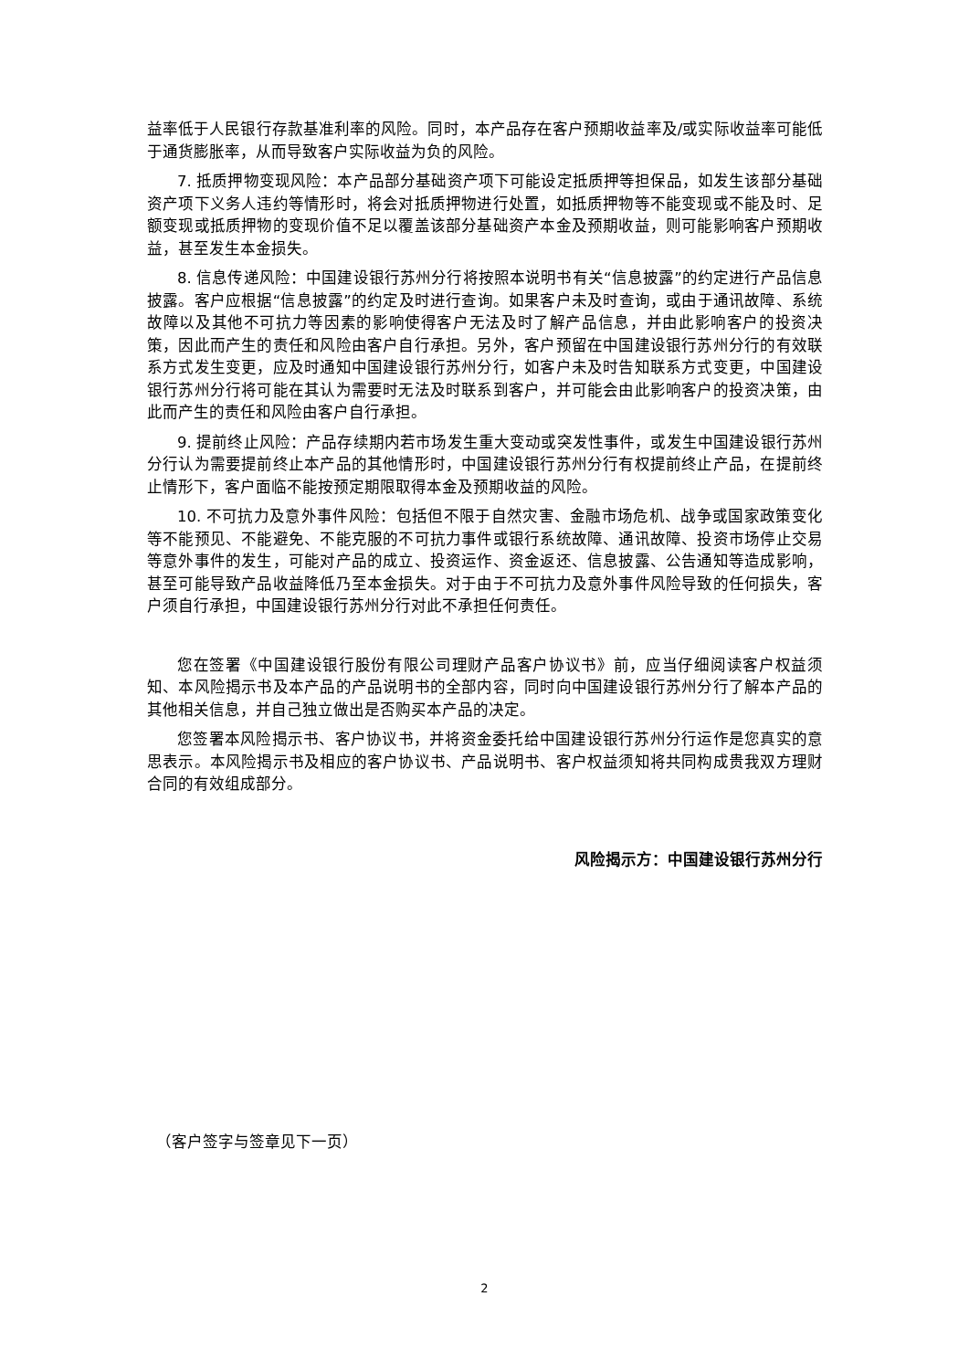益率低于人民银行存款基准利率的风险。同时，本产品存在客户预期收益率及/或实际收益率可能低于通货膨胀率，从而导致客户实际收益为负的风险。
7. 抵质押物变现风险：本产品部分基础资产项下可能设定抵质押等担保品，如发生该部分基础资产项下义务人违约等情形时，将会对抵质押物进行处置，如抵质押物等不能变现或不能及时、足额变现或抵质押物的变现价值不足以覆盖该部分基础资产本金及预期收益，则可能影响客户预期收益，甚至发生本金损失。
8. 信息传递风险：中国建设银行苏州分行将按照本说明书有关“信息披露”的约定进行产品信息披露。客户应根据“信息披露”的约定及时进行查询。如果客户未及时查询，或由于通讯故障、系统故障以及其他不可抗力等因素的影响使得客户无法及时了解产品信息，并由此影响客户的投资决策，因此而产生的责任和风险由客户自行承担。另外，客户预留在中国建设银行苏州分行的有效联系方式发生变更，应及时通知中国建设银行苏州分行，如客户未及时告知联系方式变更，中国建设银行苏州分行将可能在其认为需要时无法及时联系到客户，并可能会由此影响客户的投资决策，由此而产生的责任和风险由客户自行承担。
9. 提前终止风险：产品存续期内若市场发生重大变动或突发性事件，或发生中国建设银行苏州分行认为需要提前终止本产品的其他情形时，中国建设银行苏州分行有权提前终止产品，在提前终止情形下，客户面临不能按预定期限取得本金及预期收益的风险。
10. 不可抗力及意外事件风险：包括但不限于自然灾害、金融市场危机、战争或国家政策变化等不能预见、不能避免、不能克服的不可抗力事件或银行系统故障、通讯故障、投资市场停止交易等意外事件的发生，可能对产品的成立、投资运作、资金返还、信息披露、公告通知等造成影响，甚至可能导致产品收益降低乃至本金损失。对于由于不可抗力及意外事件风险导致的任何损失，客户须自行承担，中国建设银行苏州分行对此不承担任何责任。
您在签署《中国建设银行股份有限公司理财产品客户协议书》前，应当仔细阅读客户权益须知、本风险揭示书及本产品的产品说明书的全部内容，同时向中国建设银行苏州分行了解本产品的其他相关信息，并自己独立做出是否购买本产品的决定。
您签署本风险揭示书、客户协议书，并将资金委托给中国建设银行苏州分行运作是您真实的意思表示。本风险揭示书及相应的客户协议书、产品说明书、客户权益须知将共同构成贵我双方理财合同的有效组成部分。
风险揭示方：中国建设银行苏州分行
（客户签字与签章见下一页）
2